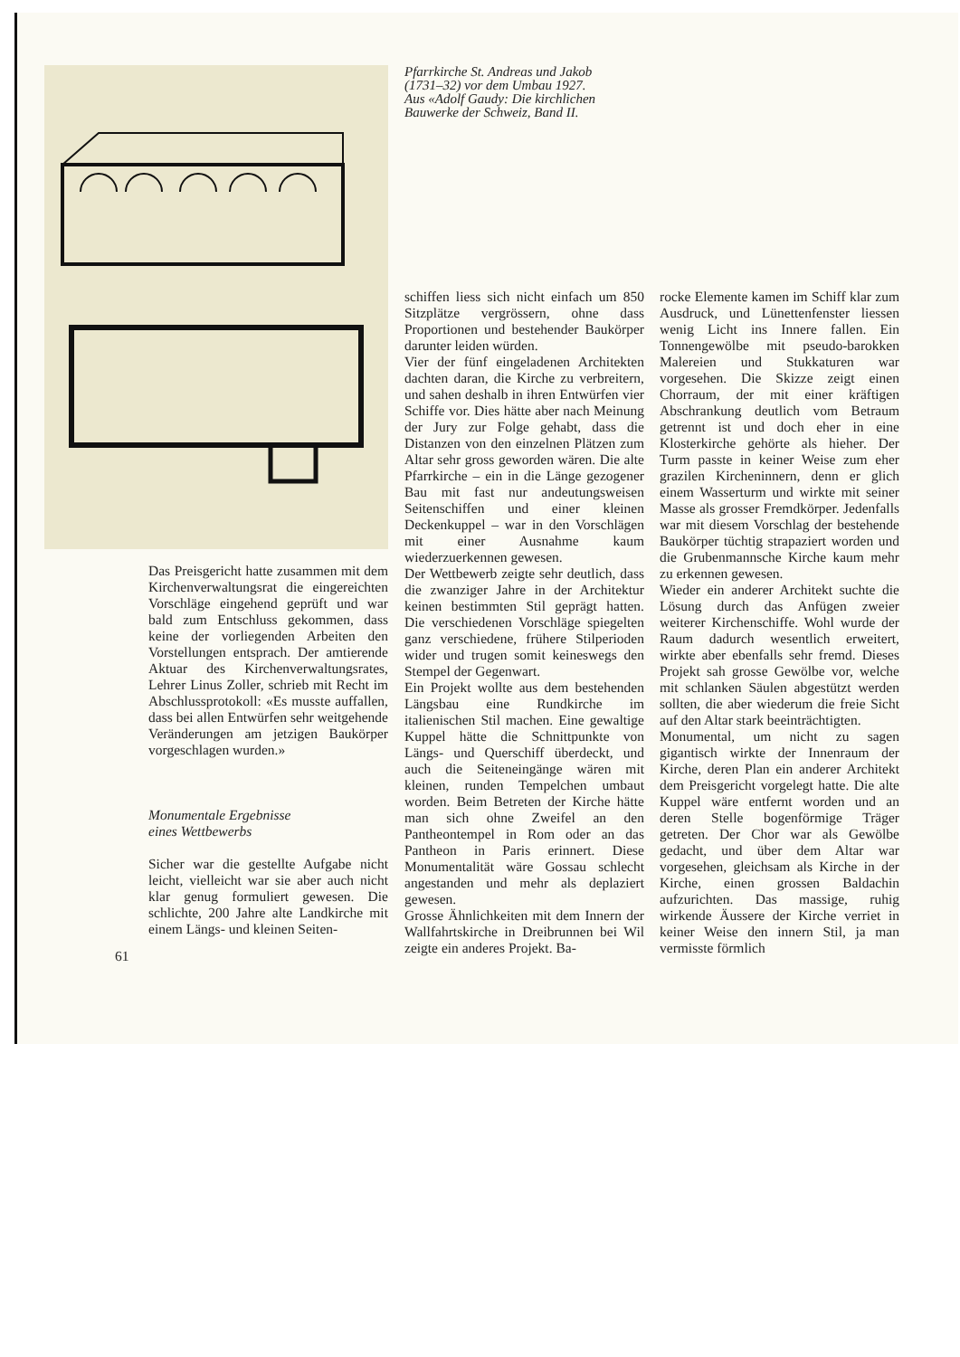Pfarrkirche St. Andreas und Jakob (1731–32) vor dem Umbau 1927.
Aus «Adolf Gaudy: Die kirchlichen Bauwerke der Schweiz, Band II.
Das Preisgericht hatte zusammen mit dem Kirchenverwaltungsrat die eingereichten Vorschläge eingehend geprüft und war bald zum Entschluss gekommen, dass keine der vorliegenden Arbeiten den Vorstellungen entsprach. Der amtierende Aktuar des Kirchenverwaltungsrates, Lehrer Linus Zoller, schrieb mit Recht im Abschlussprotokoll: «Es musste auffallen, dass bei allen Entwürfen sehr weitgehende Veränderungen am jetzigen Baukörper vorgeschlagen wurden.»
Monumentale Ergebnisse
eines Wettbewerbs
Sicher war die gestellte Aufgabe nicht leicht, vielleicht war sie aber auch nicht klar genug formuliert gewesen. Die schlichte, 200 Jahre alte Landkirche mit einem Längs- und kleinen Seiten-
61
schiffen liess sich nicht einfach um 850 Sitzplätze vergrössern, ohne dass Proportionen und bestehender Baukörper darunter leiden würden.
Vier der fünf eingeladenen Architekten dachten daran, die Kirche zu verbreitern, und sahen deshalb in ihren Entwürfen vier Schiffe vor. Dies hätte aber nach Meinung der Jury zur Folge gehabt, dass die Distanzen von den einzelnen Plätzen zum Altar sehr gross geworden wären. Die alte Pfarrkirche – ein in die Länge gezogener Bau mit fast nur andeutungsweisen Seitenschiffen und einer kleinen Deckenkuppel – war in den Vorschlägen mit einer Ausnahme kaum wiederzuerkennen gewesen.
Der Wettbewerb zeigte sehr deutlich, dass die zwanziger Jahre in der Architektur keinen bestimmten Stil geprägt hatten. Die verschiedenen Vorschläge spiegelten ganz verschiedene, frühere Stilperioden wider und trugen somit keineswegs den Stempel der Gegenwart.
Ein Projekt wollte aus dem bestehenden Längsbau eine Rundkirche im italienischen Stil machen. Eine gewaltige Kuppel hätte die Schnittpunkte von Längs- und Querschiff überdeckt, und auch die Seiteneingänge wären mit kleinen, runden Tempelchen umbaut worden. Beim Betreten der Kirche hätte man sich ohne Zweifel an den Pantheontempel in Rom oder an das Pantheon in Paris erinnert. Diese Monumentalität wäre Gossau schlecht angestanden und mehr als deplaziert gewesen.
Grosse Ähnlichkeiten mit dem Innern der Wallfahrtskirche in Dreibrunnen bei Wil zeigte ein anderes Projekt. Ba-
rocke Elemente kamen im Schiff klar zum Ausdruck, und Lünettenfenster liessen wenig Licht ins Innere fallen. Ein Tonnengewölbe mit pseudo-barokken Malereien und Stukkaturen war vorgesehen. Die Skizze zeigt einen Chorraum, der mit einer kräftigen Abschrankung deutlich vom Betraum getrennt ist und doch eher in eine Klosterkirche gehörte als hieher. Der Turm passte in keiner Weise zum eher grazilen Kircheninnern, denn er glich einem Wasserturm und wirkte mit seiner Masse als grosser Fremdkörper. Jedenfalls war mit diesem Vorschlag der bestehende Baukörper tüchtig strapaziert worden und die Grubenmannsche Kirche kaum mehr zu erkennen gewesen.
Wieder ein anderer Architekt suchte die Lösung durch das Anfügen zweier weiterer Kirchenschiffe. Wohl wurde der Raum dadurch wesentlich erweitert, wirkte aber ebenfalls sehr fremd. Dieses Projekt sah grosse Gewölbe vor, welche mit schlanken Säulen abgestützt werden sollten, die aber wiederum die freie Sicht auf den Altar stark beeinträchtigten.
Monumental, um nicht zu sagen gigantisch wirkte der Innenraum der Kirche, deren Plan ein anderer Architekt dem Preisgericht vorgelegt hatte. Die alte Kuppel wäre entfernt worden und an deren Stelle bogenförmige Träger getreten. Der Chor war als Gewölbe gedacht, und über dem Altar war vorgesehen, gleichsam als Kirche in der Kirche, einen grossen Baldachin aufzurichten. Das massige, ruhig wirkende Äussere der Kirche verriet in keiner Weise den innern Stil, ja man vermisste förmlich